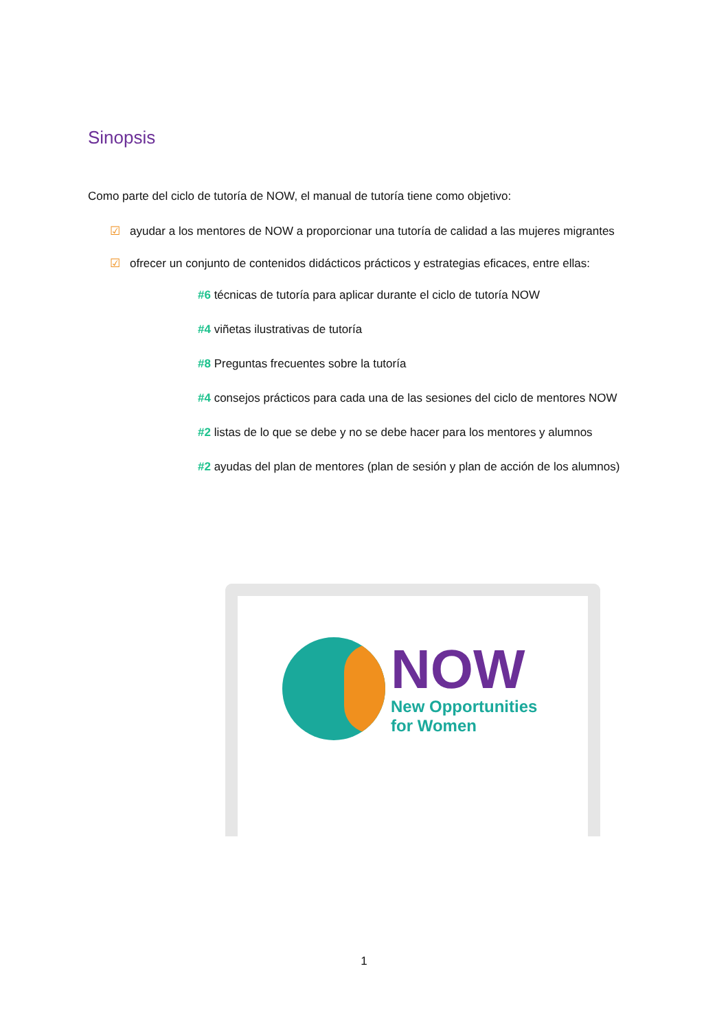Sinopsis
Como parte del ciclo de tutoría de NOW, el manual de tutoría tiene como objetivo:
☑ ayudar a los mentores de NOW a proporcionar una tutoría de calidad a las mujeres migrantes
☑ ofrecer un conjunto de contenidos didácticos prácticos y estrategias eficaces, entre ellas:
#6 técnicas de tutoría para aplicar durante el ciclo de tutoría NOW
#4 viñetas ilustrativas de tutoría
#8 Preguntas frecuentes sobre la tutoría
#4 consejos prácticos para cada una de las sesiones del ciclo de mentores NOW
#2 listas de lo que se debe y no se debe hacer para los mentores y alumnos
#2 ayudas del plan de mentores (plan de sesión y plan de acción de los alumnos)
NOW
New Opportunities
for Women
1